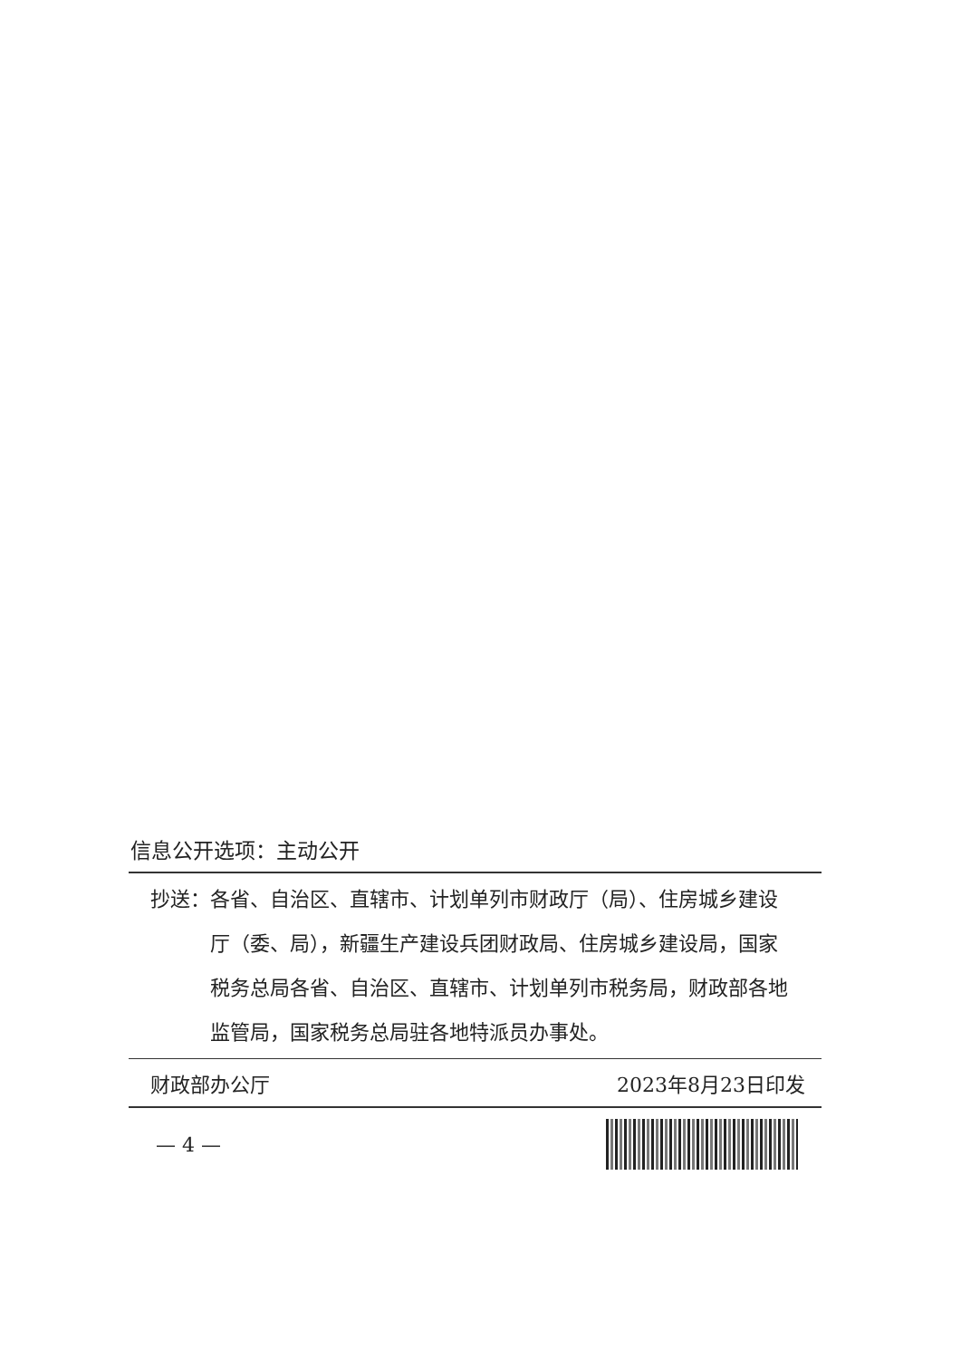信息公开选项：主动公开
抄送： 各省、自治区、直辖市、计划单列市财政厅（局）、住房城乡建设厅（委、局），新疆生产建设兵团财政局、住房城乡建设局，国家税务总局各省、自治区、直辖市、计划单列市税务局，财政部各地监管局，国家税务总局驻各地特派员办事处。
财政部办公厅 2023年8月23日印发
— 4 —